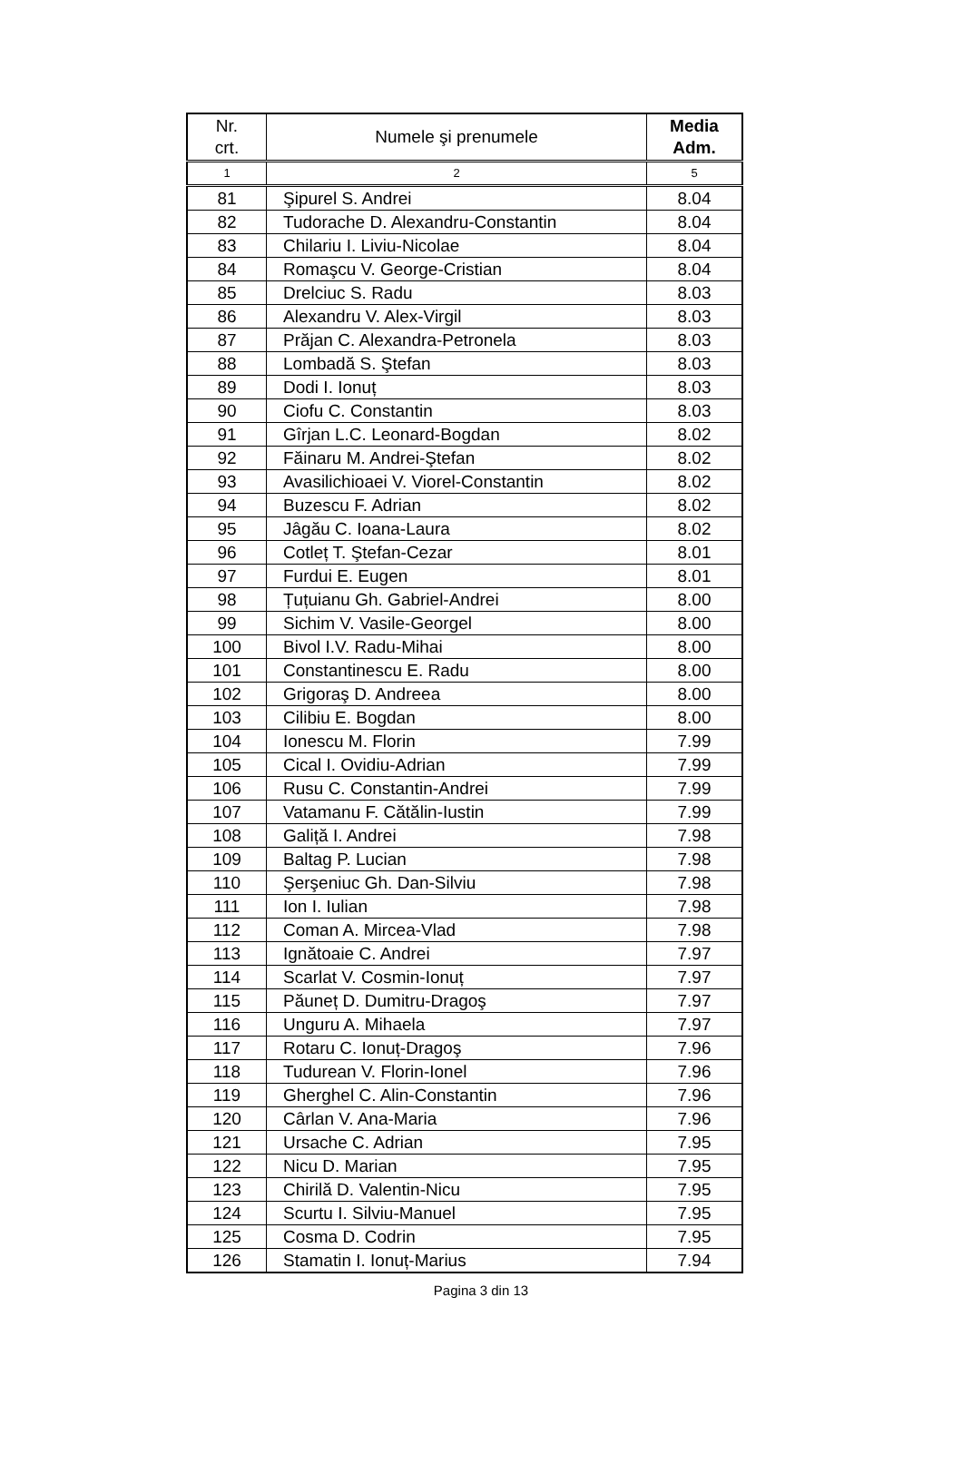| Nr. crt. | Numele şi prenumele | Media Adm. |
| --- | --- | --- |
| 1 | 2 | 5 |
| 81 | Şipurel S. Andrei | 8.04 |
| 82 | Tudorache D. Alexandru-Constantin | 8.04 |
| 83 | Chilariu I. Liviu-Nicolae | 8.04 |
| 84 | Romaşcu V. George-Cristian | 8.04 |
| 85 | Drelciuc S. Radu | 8.03 |
| 86 | Alexandru V. Alex-Virgil | 8.03 |
| 87 | Prăjan C. Alexandra-Petronela | 8.03 |
| 88 | Lombadă S. Ştefan | 8.03 |
| 89 | Dodi I. Ionuț | 8.03 |
| 90 | Ciofu C. Constantin | 8.03 |
| 91 | Gîrjan L.C. Leonard-Bogdan | 8.02 |
| 92 | Făinaru M. Andrei-Ştefan | 8.02 |
| 93 | Avasilichioaei V. Viorel-Constantin | 8.02 |
| 94 | Buzescu F. Adrian | 8.02 |
| 95 | Jâgău C. Ioana-Laura | 8.02 |
| 96 | Cotleț T. Ştefan-Cezar | 8.01 |
| 97 | Furdui E. Eugen | 8.01 |
| 98 | Țuțuianu Gh. Gabriel-Andrei | 8.00 |
| 99 | Sichim V. Vasile-Georgel | 8.00 |
| 100 | Bivol I.V. Radu-Mihai | 8.00 |
| 101 | Constantinescu E. Radu | 8.00 |
| 102 | Grigoraş D. Andreea | 8.00 |
| 103 | Cilibiu E. Bogdan | 8.00 |
| 104 | Ionescu M. Florin | 7.99 |
| 105 | Cical I. Ovidiu-Adrian | 7.99 |
| 106 | Rusu C. Constantin-Andrei | 7.99 |
| 107 | Vatamanu F. Cătălin-Iustin | 7.99 |
| 108 | Galiță I. Andrei | 7.98 |
| 109 | Baltag P. Lucian | 7.98 |
| 110 | Şerşeniuc Gh. Dan-Silviu | 7.98 |
| 111 | Ion I. Iulian | 7.98 |
| 112 | Coman A. Mircea-Vlad | 7.98 |
| 113 | Ignătoaie C. Andrei | 7.97 |
| 114 | Scarlat V. Cosmin-Ionuț | 7.97 |
| 115 | Păuneț D. Dumitru-Dragoş | 7.97 |
| 116 | Unguru A. Mihaela | 7.97 |
| 117 | Rotaru C. Ionuț-Dragoş | 7.96 |
| 118 | Tudurean V. Florin-Ionel | 7.96 |
| 119 | Gherghel C. Alin-Constantin | 7.96 |
| 120 | Cârlan V. Ana-Maria | 7.96 |
| 121 | Ursache C. Adrian | 7.95 |
| 122 | Nicu D. Marian | 7.95 |
| 123 | Chirilă D. Valentin-Nicu | 7.95 |
| 124 | Scurtu I. Silviu-Manuel | 7.95 |
| 125 | Cosma D. Codrin | 7.95 |
| 126 | Stamatin I. Ionuț-Marius | 7.94 |
Pagina 3 din 13